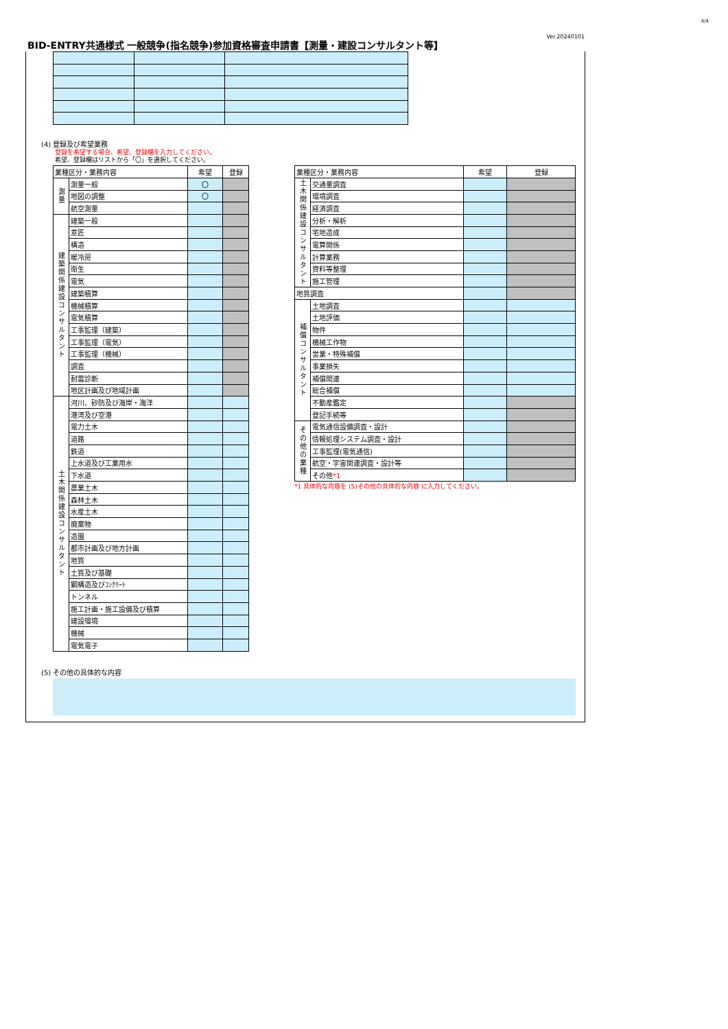4/4
BID-ENTRY共通様式 一般競争(指名競争)参加資格審査申請書【測量・建設コンサルタント等】
Ver.20240101
(4) 登録及び希望業務
登録を希望する場合、希望、登録欄を入力してください。
希望、登録欄はリストから「〇」を選択してください。
| 業種区分・業務内容 | | 希望 | 登録 |
| --- | --- | --- | --- |
| 測量 | 測量一般 | 〇 | |
| | 地図の調整 | 〇 | |
| | 航空測量 | | |
| 建築関係建設コンサルタント | 建築一般 | | |
| | 意匠 | | |
| | 構造 | | |
| | 暖冷房 | | |
| | 衛生 | | |
| | 電気 | | |
| | 建築積算 | | |
| | 機械積算 | | |
| | 電気積算 | | |
| | 工事監理（建築） | | |
| | 工事監理（電気） | | |
| | 工事監理（機械） | | |
| | 調査 | | |
| | 耐震診断 | | |
| | 地区計画及び地域計画 | | |
| 土木関係建設コンサルタント | 河川、砂防及び海岸・海洋 | | |
| | 港湾及び空港 | | |
| | 電力土木 | | |
| | 道路 | | |
| | 鉄道 | | |
| | 上水道及び工業用水 | | |
| | 下水道 | | |
| | 農業土木 | | |
| | 森林土木 | | |
| | 水産土木 | | |
| | 廃棄物 | | |
| | 造園 | | |
| | 都市計画及び地方計画 | | |
| | 地質 | | |
| | 土質及び基礎 | | |
| | 鋼構造及びｺﾝｸﾘｰﾄ | | |
| | トンネル | | |
| | 施工計画・施工設備及び積算 | | |
| | 建設環境 | | |
| | 機械 | | |
| | 電気電子 | | |
| 業種区分・業務内容 | | 希望 | 登録 |
| --- | --- | --- | --- |
| 土木関係建設コンサルタント | 交通量調査 | | |
| | 環境調査 | | |
| | 経済調査 | | |
| | 分析・解析 | | |
| | 宅地造成 | | |
| | 電算関係 | | |
| | 計算業務 | | |
| | 資料等整理 | | |
| | 施工管理 | | |
| 地質調査 | | | |
| 補償コンサルタント | 土地調査 | | |
| | 土地評価 | | |
| | 物件 | | |
| | 機械工作物 | | |
| | 営業・特殊補償 | | |
| | 事業損失 | | |
| | 補償関連 | | |
| | 総合補償 | | |
| | 不動産鑑定 | | |
| | 登記手続等 | | |
| その他の業種 | 電気通信設備調査・設計 | | |
| | 情報処理システム調査・設計 | | |
| | 工事監理(電気通信) | | |
| | 航空・宇宙関連調査・設計等 | | |
| | その他 *1 | | |
*1 具体的な内容を (5)その他の具体的な内容 に入力してください。
(5) その他の具体的な内容